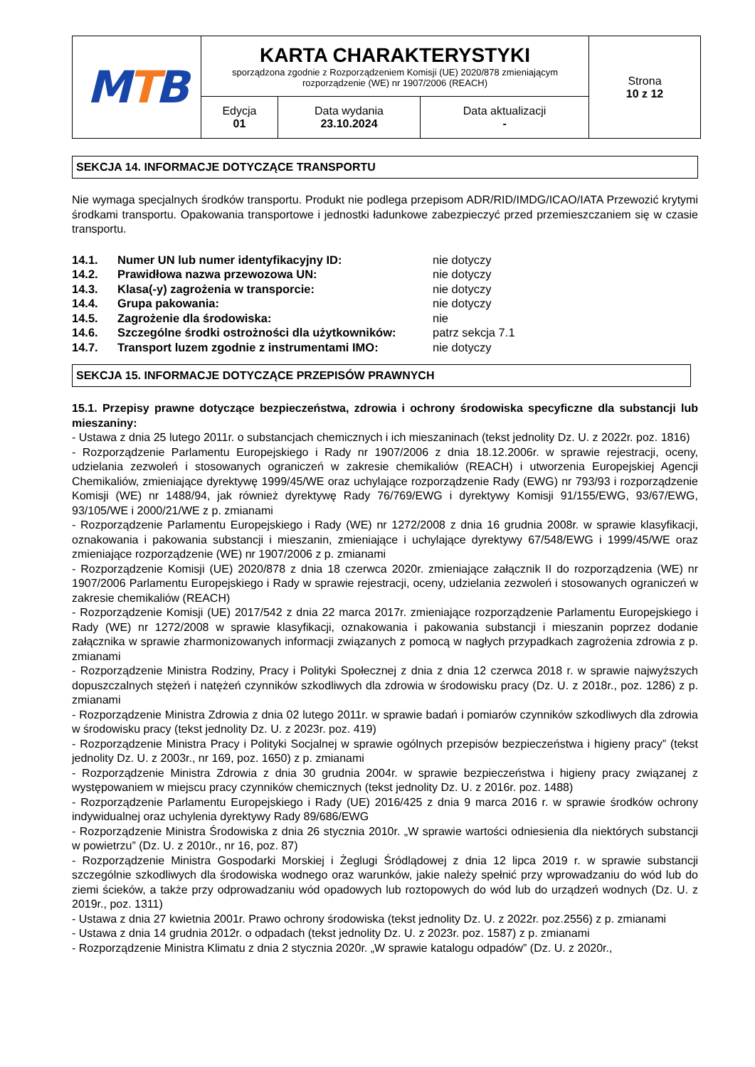| M T B | KARTA CHARAKTERYSTYKI sporządzona zgodnie z Rozporządzeniem Komisji (UE) 2020/878 zmieniającym rozporządzenie (WE) nr 1907/2006 (REACH) | | | Strona 10 z 12 |
| | Edycja 01 | Data wydania 23.10.2024 | Data aktualizacji - | |
SEKCJA 14. INFORMACJE DOTYCZĄCE TRANSPORTU
Nie wymaga specjalnych środków transportu. Produkt nie podlega przepisom ADR/RID/IMDG/ICAO/IATA Przewozić krytymi środkami transportu. Opakowania transportowe i jednostki ładunkowe zabezpieczyć przed przemieszczaniem się w czasie transportu.
| 14.1. | Numer UN lub numer identyfikacyjny ID: | nie dotyczy |
| 14.2. | Prawidłowa nazwa przewozowa UN: | nie dotyczy |
| 14.3. | Klasa(-y) zagrożenia w transporcie: | nie dotyczy |
| 14.4. | Grupa pakowania: | nie dotyczy |
| 14.5. | Zagrożenie dla środowiska: | nie |
| 14.6. | Szczególne środki ostrożności dla użytkowników: | patrz sekcja 7.1 |
| 14.7. | Transport luzem zgodnie z instrumentami IMO: | nie dotyczy |
SEKCJA 15. INFORMACJE DOTYCZĄCE PRZEPISÓW PRAWNYCH
15.1. Przepisy prawne dotyczące bezpieczeństwa, zdrowia i ochrony środowiska specyficzne dla substancji lub mieszaniny:
- Ustawa z dnia 25 lutego 2011r. o substancjach chemicznych i ich mieszaninach (tekst jednolity Dz. U. z 2022r. poz. 1816)
- Rozporządzenie Parlamentu Europejskiego i Rady nr 1907/2006 z dnia 18.12.2006r. w sprawie rejestracji, oceny, udzielania zezwoleń i stosowanych ograniczeń w zakresie chemikaliów (REACH) i utworzenia Europejskiej Agencji Chemikaliów, zmieniające dyrektywę 1999/45/WE oraz uchylające rozporządzenie Rady (EWG) nr 793/93 i rozporządzenie Komisji (WE) nr 1488/94, jak również dyrektywę Rady 76/769/EWG i dyrektywy Komisji 91/155/EWG, 93/67/EWG, 93/105/WE i 2000/21/WE z p. zmianami
- Rozporządzenie Parlamentu Europejskiego i Rady (WE) nr 1272/2008 z dnia 16 grudnia 2008r. w sprawie klasyfikacji, oznakowania i pakowania substancji i mieszanin, zmieniające i uchylające dyrektywy 67/548/EWG i 1999/45/WE oraz zmieniające rozporządzenie (WE) nr 1907/2006 z p. zmianami
- Rozporządzenie Komisji (UE) 2020/878 z dnia 18 czerwca 2020r. zmieniające załącznik II do rozporządzenia (WE) nr 1907/2006 Parlamentu Europejskiego i Rady w sprawie rejestracji, oceny, udzielania zezwoleń i stosowanych ograniczeń w zakresie chemikaliów (REACH)
- Rozporządzenie Komisji (UE) 2017/542 z dnia 22 marca 2017r. zmieniające rozporządzenie Parlamentu Europejskiego i Rady (WE) nr 1272/2008 w sprawie klasyfikacji, oznakowania i pakowania substancji i mieszanin poprzez dodanie załącznika w sprawie zharmonizowanych informacji związanych z pomocą w nagłych przypadkach zagrożenia zdrowia z p. zmianami
- Rozporządzenie Ministra Rodziny, Pracy i Polityki Społecznej z dnia z dnia 12 czerwca 2018 r. w sprawie najwyższych dopuszczalnych stężeń i natężeń czynników szkodliwych dla zdrowia w środowisku pracy (Dz. U. z 2018r., poz. 1286) z p. zmianami
- Rozporządzenie Ministra Zdrowia z dnia 02 lutego 2011r. w sprawie badań i pomiarów czynników szkodliwych dla zdrowia w środowisku pracy (tekst jednolity Dz. U. z 2023r. poz. 419)
- Rozporządzenie Ministra Pracy i Polityki Socjalnej w sprawie ogólnych przepisów bezpieczeństwa i higieny pracy” (tekst jednolity Dz. U. z 2003r., nr 169, poz. 1650) z p. zmianami
- Rozporządzenie Ministra Zdrowia z dnia 30 grudnia 2004r. w sprawie bezpieczeństwa i higieny pracy związanej z występowaniem w miejscu pracy czynników chemicznych (tekst jednolity Dz. U. z 2016r. poz. 1488)
- Rozporządzenie Parlamentu Europejskiego i Rady (UE) 2016/425 z dnia 9 marca 2016 r. w sprawie środków ochrony indywidualnej oraz uchylenia dyrektywy Rady 89/686/EWG
- Rozporządzenie Ministra Środowiska z dnia 26 stycznia 2010r. „W sprawie wartości odniesienia dla niektórych substancji w powietrzu” (Dz. U. z 2010r., nr 16, poz. 87)
- Rozporządzenie Ministra Gospodarki Morskiej i Żeglugi Śródlądowej z dnia 12 lipca 2019 r. w sprawie substancji szczególnie szkodliwych dla środowiska wodnego oraz warunków, jakie należy spełnić przy wprowadzaniu do wód lub do ziemi ścieków, a także przy odprowadzaniu wód opadowych lub roztopowych do wód lub do urządzeń wodnych (Dz. U. z 2019r., poz. 1311)
- Ustawa z dnia 27 kwietnia 2001r. Prawo ochrony środowiska (tekst jednolity Dz. U. z 2022r. poz.2556) z p. zmianami
- Ustawa z dnia 14 grudnia 2012r. o odpadach (tekst jednolity Dz. U. z 2023r. poz. 1587) z p. zmianami
- Rozporządzenie Ministra Klimatu z dnia 2 stycznia 2020r. „W sprawie katalogu odpadów” (Dz. U. z 2020r.,